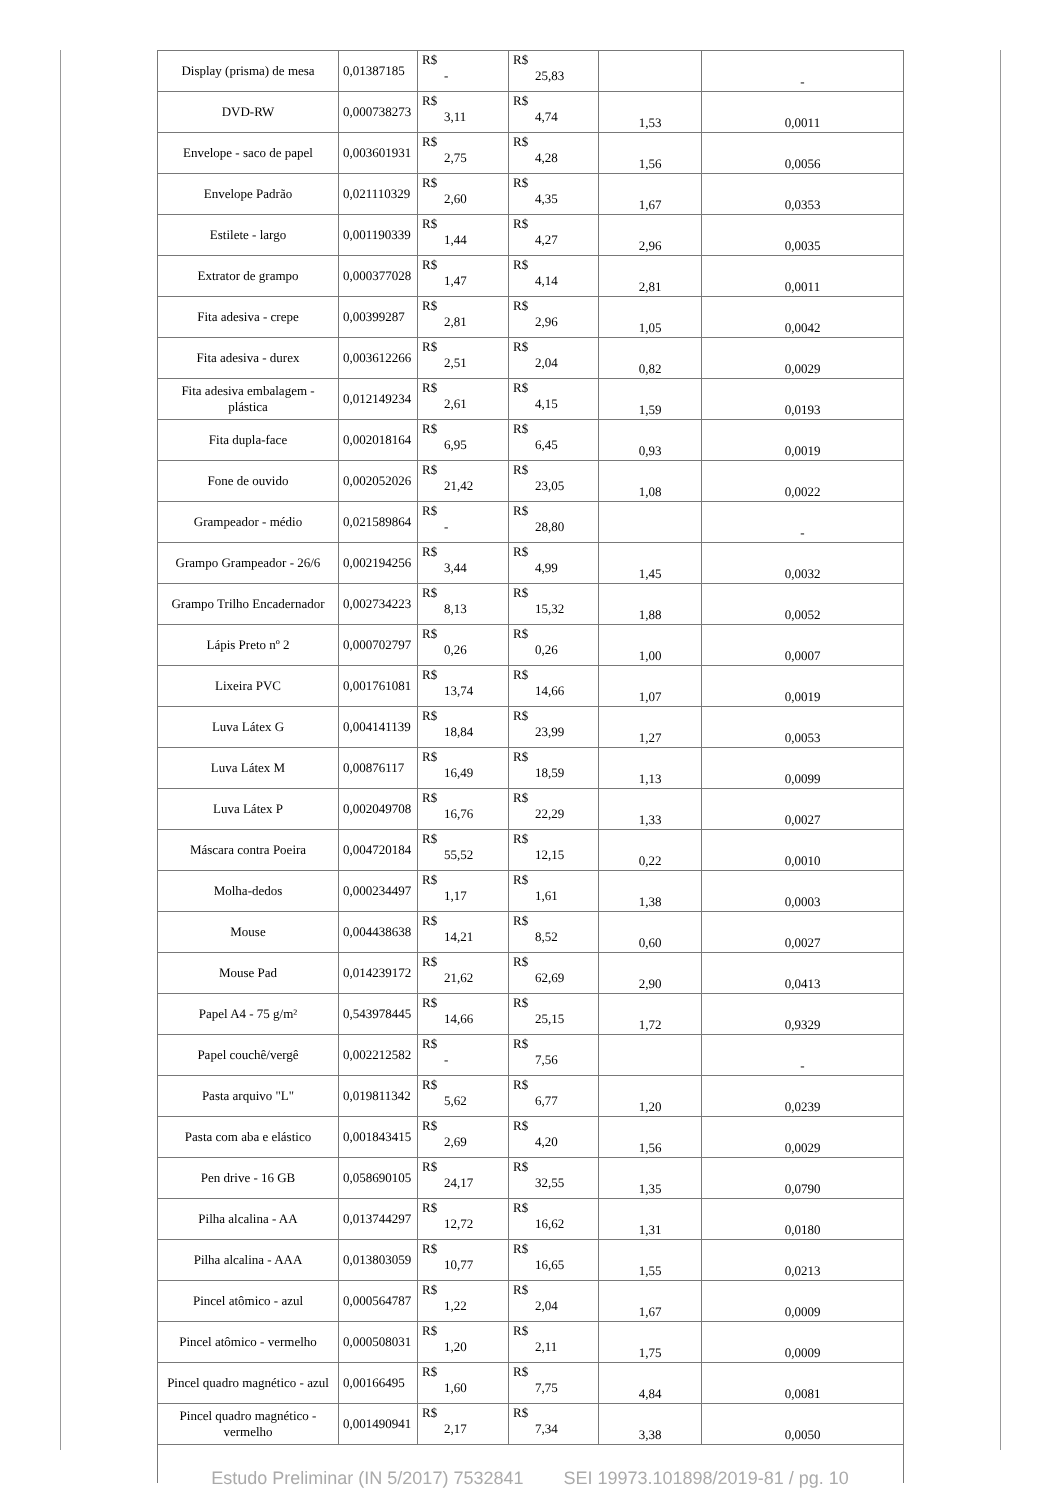| Display (prisma) de mesa | 0,01387185 | R$ - | R$ 25,83 | | - |
| DVD-RW | 0,000738273 | R$ 3,11 | R$ 4,74 | 1,53 | 0,0011 |
| Envelope - saco de papel | 0,003601931 | R$ 2,75 | R$ 4,28 | 1,56 | 0,0056 |
| Envelope Padrão | 0,021110329 | R$ 2,60 | R$ 4,35 | 1,67 | 0,0353 |
| Estilete - largo | 0,001190339 | R$ 1,44 | R$ 4,27 | 2,96 | 0,0035 |
| Extrator de grampo | 0,000377028 | R$ 1,47 | R$ 4,14 | 2,81 | 0,0011 |
| Fita adesiva - crepe | 0,00399287 | R$ 2,81 | R$ 2,96 | 1,05 | 0,0042 |
| Fita adesiva - durex | 0,003612266 | R$ 2,51 | R$ 2,04 | 0,82 | 0,0029 |
| Fita adesiva embalagem - plástica | 0,012149234 | R$ 2,61 | R$ 4,15 | 1,59 | 0,0193 |
| Fita dupla-face | 0,002018164 | R$ 6,95 | R$ 6,45 | 0,93 | 0,0019 |
| Fone de ouvido | 0,002052026 | R$ 21,42 | R$ 23,05 | 1,08 | 0,0022 |
| Grampeador - médio | 0,021589864 | R$ - | R$ 28,80 | | - |
| Grampo Grampeador - 26/6 | 0,002194256 | R$ 3,44 | R$ 4,99 | 1,45 | 0,0032 |
| Grampo Trilho Encadernador | 0,002734223 | R$ 8,13 | R$ 15,32 | 1,88 | 0,0052 |
| Lápis Preto nº 2 | 0,000702797 | R$ 0,26 | R$ 0,26 | 1,00 | 0,0007 |
| Lixeira PVC | 0,001761081 | R$ 13,74 | R$ 14,66 | 1,07 | 0,0019 |
| Luva Látex G | 0,004141139 | R$ 18,84 | R$ 23,99 | 1,27 | 0,0053 |
| Luva Látex M | 0,00876117 | R$ 16,49 | R$ 18,59 | 1,13 | 0,0099 |
| Luva Látex P | 0,002049708 | R$ 16,76 | R$ 22,29 | 1,33 | 0,0027 |
| Máscara contra Poeira | 0,004720184 | R$ 55,52 | R$ 12,15 | 0,22 | 0,0010 |
| Molha-dedos | 0,000234497 | R$ 1,17 | R$ 1,61 | 1,38 | 0,0003 |
| Mouse | 0,004438638 | R$ 14,21 | R$ 8,52 | 0,60 | 0,0027 |
| Mouse Pad | 0,014239172 | R$ 21,62 | R$ 62,69 | 2,90 | 0,0413 |
| Papel A4 - 75 g/m² | 0,543978445 | R$ 14,66 | R$ 25,15 | 1,72 | 0,9329 |
| Papel couchê/vergê | 0,002212582 | R$ - | R$ 7,56 | | - |
| Pasta arquivo "L" | 0,019811342 | R$ 5,62 | R$ 6,77 | 1,20 | 0,0239 |
| Pasta com aba e elástico | 0,001843415 | R$ 2,69 | R$ 4,20 | 1,56 | 0,0029 |
| Pen drive - 16 GB | 0,058690105 | R$ 24,17 | R$ 32,55 | 1,35 | 0,0790 |
| Pilha alcalina - AA | 0,013744297 | R$ 12,72 | R$ 16,62 | 1,31 | 0,0180 |
| Pilha alcalina - AAA | 0,013803059 | R$ 10,77 | R$ 16,65 | 1,55 | 0,0213 |
| Pincel atômico - azul | 0,000564787 | R$ 1,22 | R$ 2,04 | 1,67 | 0,0009 |
| Pincel atômico - vermelho | 0,000508031 | R$ 1,20 | R$ 2,11 | 1,75 | 0,0009 |
| Pincel quadro magnético - azul | 0,00166495 | R$ 1,60 | R$ 7,75 | 4,84 | 0,0081 |
| Pincel quadro magnético - vermelho | 0,001490941 | R$ 2,17 | R$ 7,34 | 3,38 | 0,0050 |
Estudo Preliminar (IN 5/2017) 7532841 SEI 19973.101898/2019-81 / pg. 10